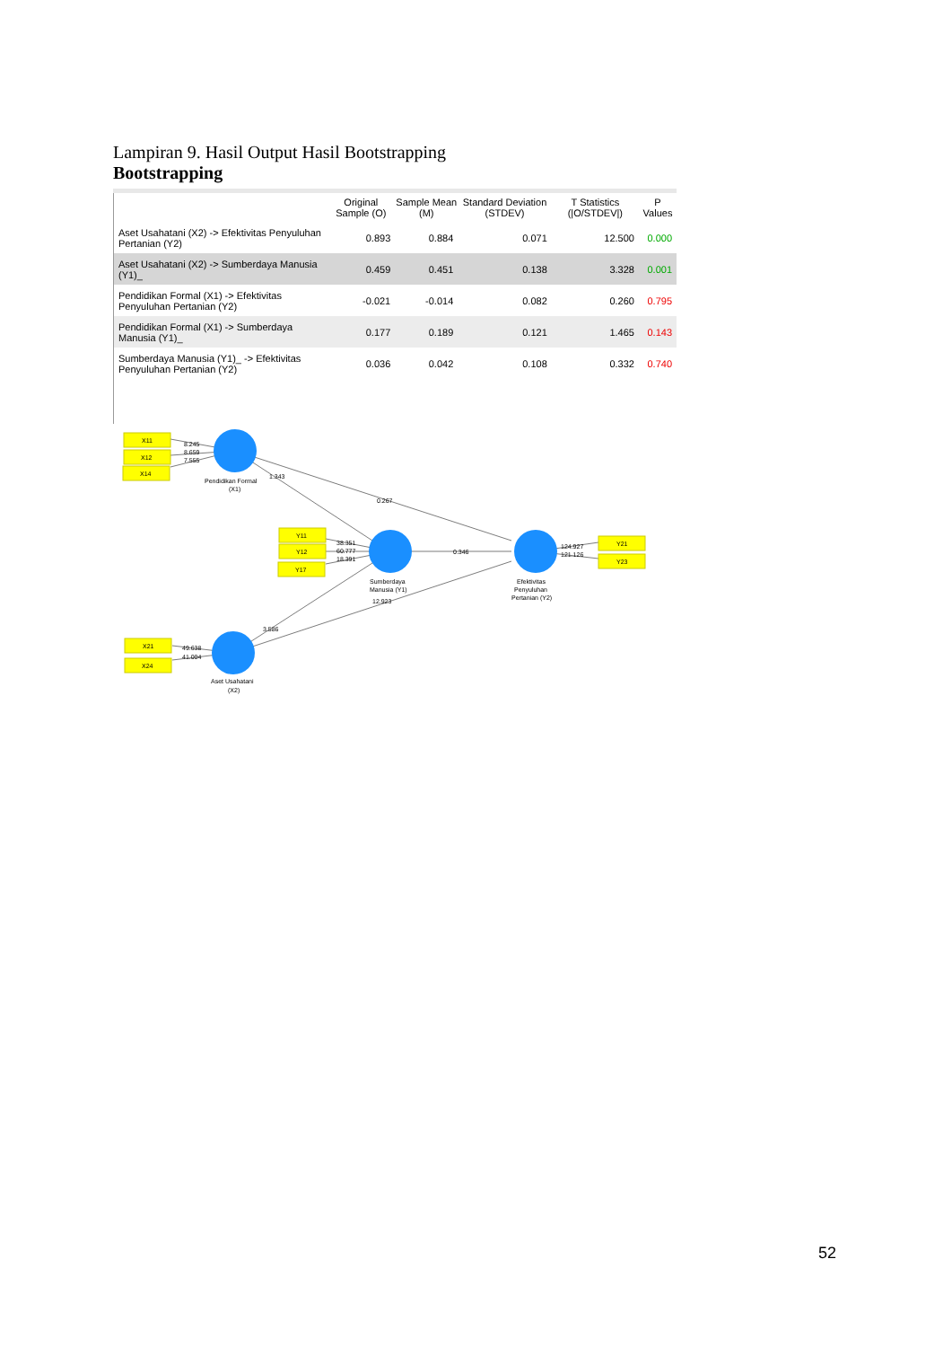Lampiran 9. Hasil Output Hasil Bootstrapping
Bootstrapping
| | Original Sample (O) | Sample Mean (M) | Standard Deviation (STDEV) | T Statistics (/O/STDEV/) | P Values |
| --- | --- | --- | --- | --- | --- |
| Aset Usahatani (X2) -> Efektivitas Penyuluhan Pertanian (Y2) | 0.893 | 0.884 | 0.071 | 12.500 | 0.000 |
| Aset Usahatani (X2) -> Sumberdaya Manusia (Y1)_ | 0.459 | 0.451 | 0.138 | 3.328 | 0.001 |
| Pendidikan Formal (X1) -> Efektivitas Penyuluhan Pertanian (Y2) | -0.021 | -0.014 | 0.082 | 0.260 | 0.795 |
| Pendidikan Formal (X1) -> Sumberdaya Manusia (Y1)_ | 0.177 | 0.189 | 0.121 | 1.465 | 0.143 |
| Sumberdaya Manusia (Y1)_ -> Efektivitas Penyuluhan Pertanian (Y2) | 0.036 | 0.042 | 0.108 | 0.332 | 0.740 |
X11
X12
X14
Y11
Y12
Y17
X21
X24
Y21
Y23
8.245
8.659
7.555
1.343
0.267
0.346
38.351
60.777
18.391
124.927
121.126
12.923
3.586
49.638
41.004
Pendidikan Formal
(X1)
Sumberdaya
Manusia (Y1)
Efektivitas
Penyuluhan
Pertanian (Y2)
Aset Usahatani
(X2)
52